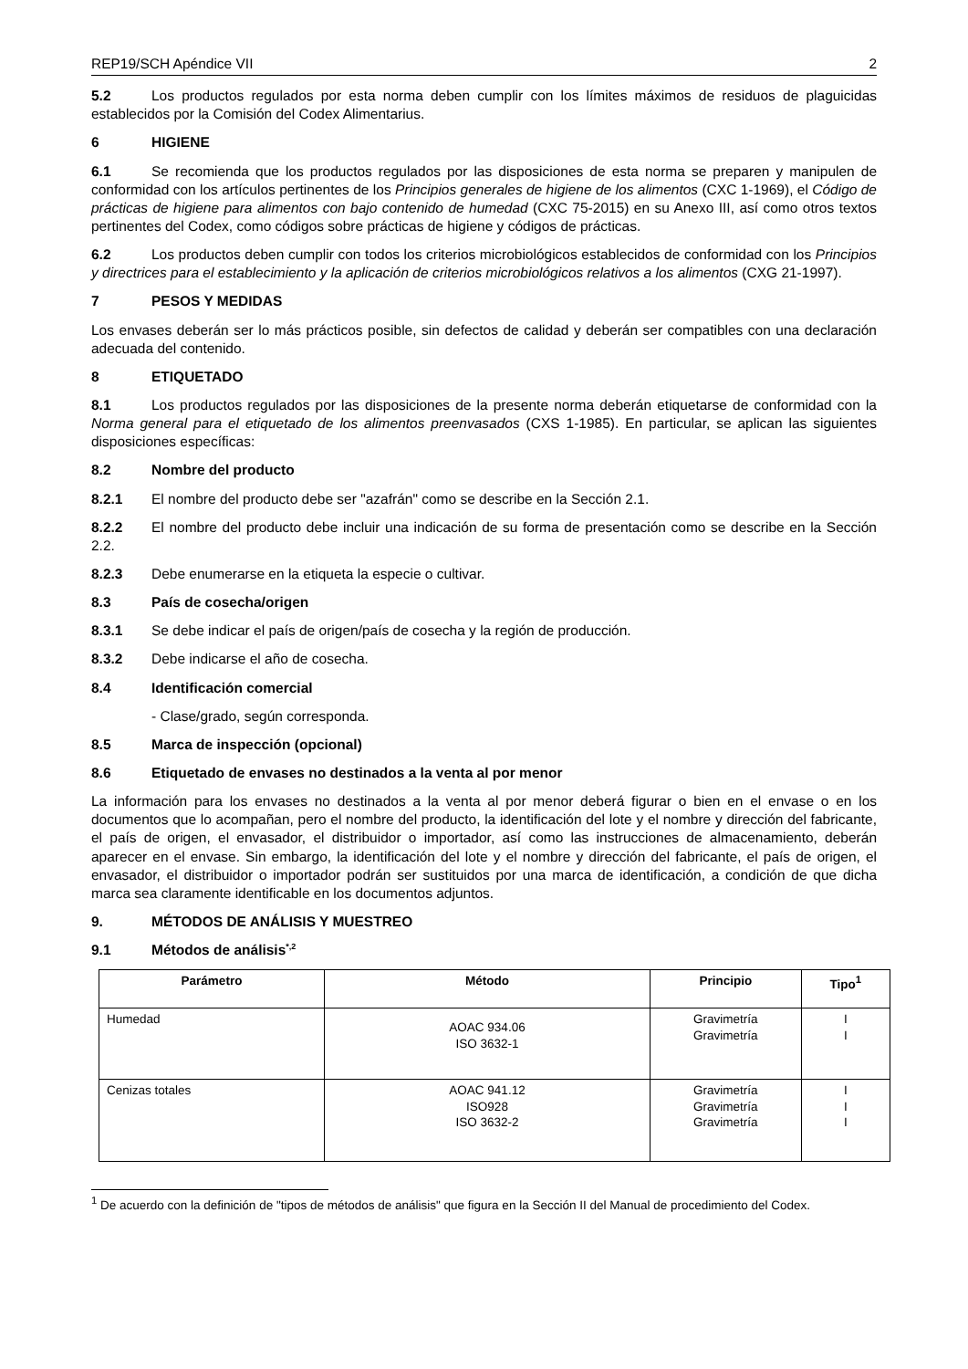REP19/SCH Apéndice VII 2
5.2 Los productos regulados por esta norma deben cumplir con los límites máximos de residuos de plaguicidas establecidos por la Comisión del Codex Alimentarius.
6 HIGIENE
6.1 Se recomienda que los productos regulados por las disposiciones de esta norma se preparen y manipulen de conformidad con los artículos pertinentes de los Principios generales de higiene de los alimentos (CXC 1-1969), el Código de prácticas de higiene para alimentos con bajo contenido de humedad (CXC 75-2015) en su Anexo III, así como otros textos pertinentes del Codex, como códigos sobre prácticas de higiene y códigos de prácticas.
6.2 Los productos deben cumplir con todos los criterios microbiológicos establecidos de conformidad con los Principios y directrices para el establecimiento y la aplicación de criterios microbiológicos relativos a los alimentos (CXG 21-1997).
7 PESOS Y MEDIDAS
Los envases deberán ser lo más prácticos posible, sin defectos de calidad y deberán ser compatibles con una declaración adecuada del contenido.
8 ETIQUETADO
8.1 Los productos regulados por las disposiciones de la presente norma deberán etiquetarse de conformidad con la Norma general para el etiquetado de los alimentos preenvasados (CXS 1-1985). En particular, se aplican las siguientes disposiciones específicas:
8.2 Nombre del producto
8.2.1 El nombre del producto debe ser "azafrán" como se describe en la Sección 2.1.
8.2.2 El nombre del producto debe incluir una indicación de su forma de presentación como se describe en la Sección 2.2.
8.2.3 Debe enumerarse en la etiqueta la especie o cultivar.
8.3 País de cosecha/origen
8.3.1 Se debe indicar el país de origen/país de cosecha y la región de producción.
8.3.2 Debe indicarse el año de cosecha.
8.4 Identificación comercial
- Clase/grado, según corresponda.
8.5 Marca de inspección (opcional)
8.6 Etiquetado de envases no destinados a la venta al por menor
La información para los envases no destinados a la venta al por menor deberá figurar o bien en el envase o en los documentos que lo acompañan, pero el nombre del producto, la identificación del lote y el nombre y dirección del fabricante, el país de origen, el envasador, el distribuidor o importador, así como las instrucciones de almacenamiento, deberán aparecer en el envase. Sin embargo, la identificación del lote y el nombre y dirección del fabricante, el país de origen, el envasador, el distribuidor o importador podrán ser sustituidos por una marca de identificación, a condición de que dicha marca sea claramente identificable en los documentos adjuntos.
9. MÉTODOS DE ANÁLISIS Y MUESTREO
9.1 Métodos de análisis<sup>*,2</sup>
| Parámetro | Método | Principio | Tipo<sup>1</sup> |
| --- | --- | --- | --- |
| Humedad | AOAC 934.06 ISO 3632-1 | Gravimetría Gravimetría | I I |
| Cenizas totales | AOAC 941.12 ISO928 ISO 3632-2 | Gravimetría Gravimetría Gravimetría | I I I |
<sup>1</sup> De acuerdo con la definición de "tipos de métodos de análisis" que figura en la Sección II del Manual de procedimiento del Codex.